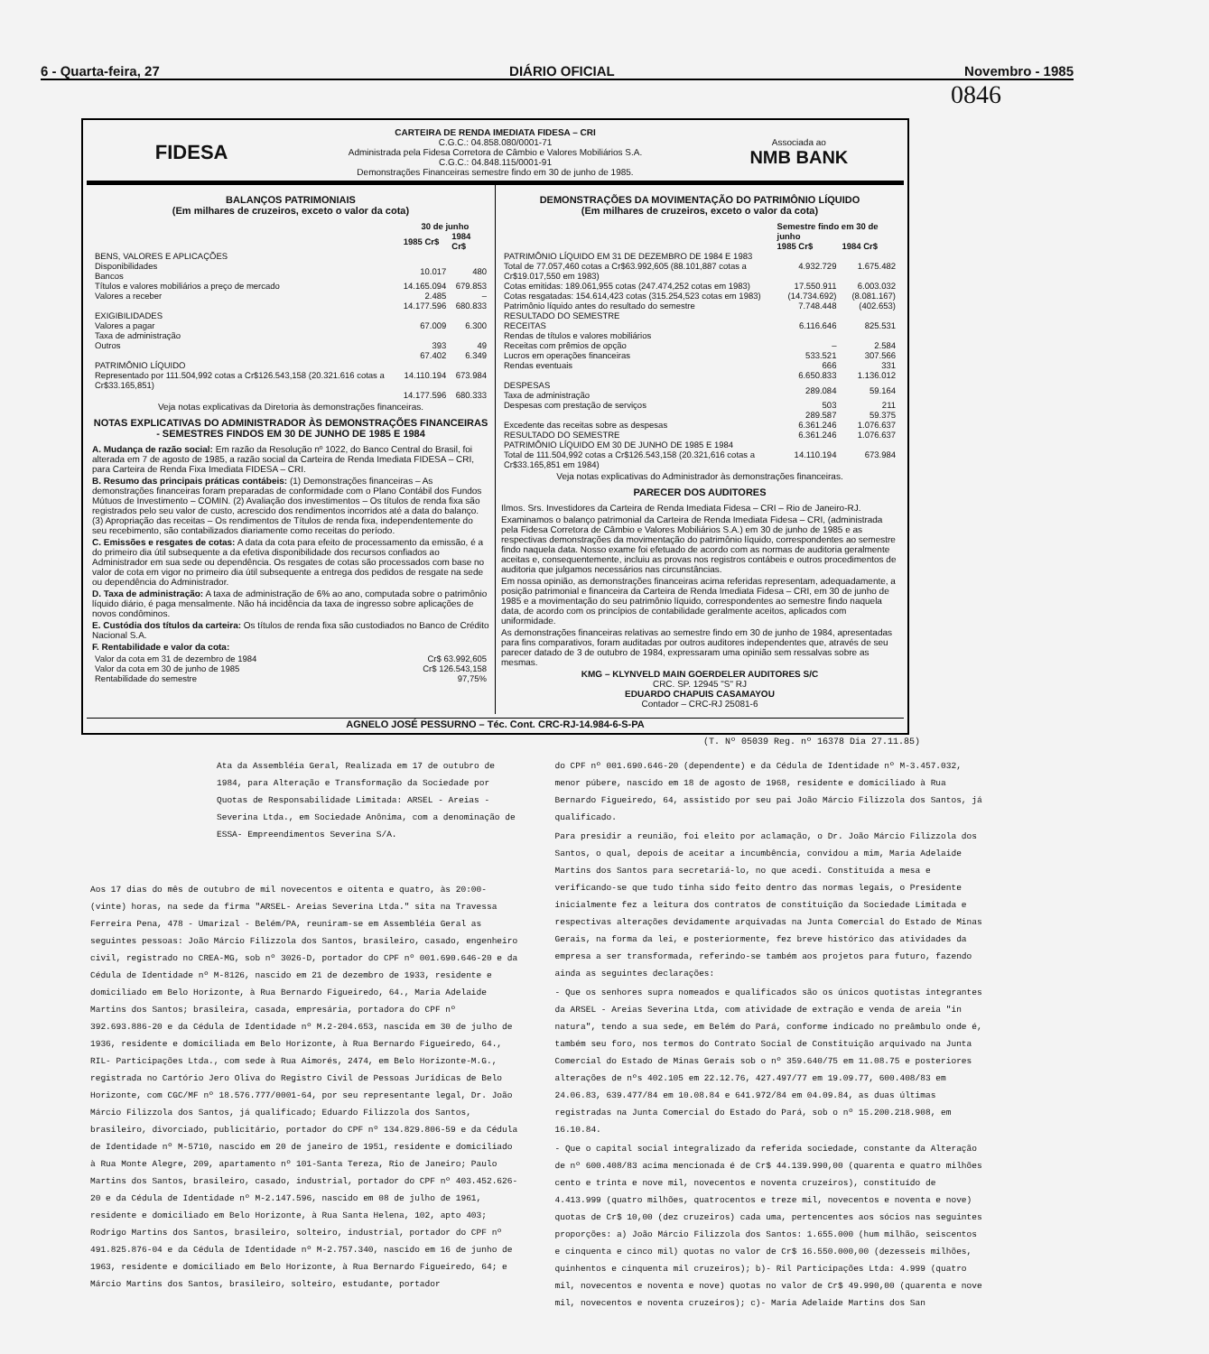6 - Quarta-feira, 27 DIÁRIO OFICIAL Novembro - 1985
0846
FIDESA
CARTEIRA DE RENDA IMEDIATA FIDESA – CRI
C.G.C.: 04.858.080/0001-71
Administrada pela Fidesa Corretora de Câmbio e Valores Mobiliários S.A.
C.G.C.: 04.848.115/0001-91
Demonstrações Financeiras semestre findo em 30 de junho de 1985.
Associada ao
NMB BANK
BALANÇOS PATRIMONIAIS
(Em milhares de cruzeiros, exceto o valor da cota)
| | 30 de junho | |
| --- | --- | --- |
| | 1985 Cr$ | 1984 Cr$ |
| BENS, VALORES E APLICAÇÕES | | |
| Disponibilidades Bancos | 10.017 | 480 |
| Títulos e valores mobiliários a preço de mercado | 14.165.094 | 679.853 |
| Valores a receber | 2.485 | – |
| | 14.177.596 | 680.833 |
| EXIGIBILIDADES Valores a pagar Taxa de administração | 67.009 | 6.300 |
| Outros | 393 | 49 |
| | 67.402 | 6.349 |
| PATRIMÔNIO LÍQUIDO Representado por 111.504,992 cotas a Cr$126.543,158 (20.321.616 cotas a Cr$33.165,851) | 14.110.194 | 673.984 |
| | 14.177.596 | 680.333 |
Veja notas explicativas da Diretoria às demonstrações financeiras.
NOTAS EXPLICATIVAS DO ADMINISTRADOR ÀS DEMONSTRAÇÕES FINANCEIRAS - SEMESTRES FINDOS EM 30 DE JUNHO DE 1985 E 1984
A. Mudança de razão social: Em razão da Resolução nº 1022, do Banco Central do Brasil, foi alterada em 7 de agosto de 1985, a razão social da Carteira de Renda Imediata FIDESA – CRI, para Carteira de Renda Fixa Imediata FIDESA – CRI.
B. Resumo das principais práticas contábeis: (1) Demonstrações financeiras – As demonstrações financeiras foram preparadas de conformidade com o Plano Contábil dos Fundos Mútuos de Investimento – COMIN. (2) Avaliação dos investimentos – Os títulos de renda fixa são registrados pelo seu valor de custo, acrescido dos rendimentos incorridos até a data do balanço. (3) Apropriação das receitas – Os rendimentos de Títulos de renda fixa, independentemente do seu recebimento, são contabilizados diariamente como receitas do período.
C. Emissões e resgates de cotas: A data da cota para efeito de processamento da emissão, é a do primeiro dia útil subsequente a da efetiva disponibilidade dos recursos confiados ao Administrador em sua sede ou dependência. Os resgates de cotas são processados com base no valor de cota em vigor no primeiro dia útil subsequente a entrega dos pedidos de resgate na sede ou dependência do Administrador.
D. Taxa de administração: A taxa de administração de 6% ao ano, computada sobre o patrimônio líquido diário, é paga mensalmente. Não há incidência da taxa de ingresso sobre aplicações de novos condôminos.
E. Custódia dos títulos da carteira: Os títulos de renda fixa são custodiados no Banco de Crédito Nacional S.A.
F. Rentabilidade e valor da cota:
| Valor da cota em 31 de dezembro de 1984 | Cr$ 63.992,605 |
| Valor da cota em 30 de junho de 1985 | Cr$ 126.543,158 |
| Rentabilidade do semestre | 97,75% |
DEMONSTRAÇÕES DA MOVIMENTAÇÃO DO PATRIMÔNIO LÍQUIDO
(Em milhares de cruzeiros, exceto o valor da cota)
| | Semestre findo em 30 de junho | |
| --- | --- | --- |
| | 1985 Cr$ | 1984 Cr$ |
| PATRIMÔNIO LÍQUIDO EM 31 DE DEZEMBRO DE 1984 E 1983 Total de 77.057,460 cotas a Cr$63.992,605 (88.101,887 cotas a Cr$19.017,550 em 1983) | 4.932.729 | 1.675.482 |
| Cotas emitidas: 189.061,955 cotas (247.474,252 cotas em 1983) | 17.550.911 | 6.003.032 |
| Cotas resgatadas: 154.614,423 cotas (315.254,523 cotas em 1983) | (14.734.692) | (8.081.167) |
| Patrimônio líquido antes do resultado do semestre | 7.748.448 | (402.653) |
| RESULTADO DO SEMESTRE RECEITAS Rendas de títulos e valores mobiliários | 6.116.646 | 825.531 |
| Receitas com prêmios de opção | – | 2.584 |
| Lucros em operações financeiras | 533.521 | 307.566 |
| Rendas eventuais | 666 | 331 |
| | 6.650.833 | 1.136.012 |
| DESPESAS Taxa de administração | 289.084 | 59.164 |
| Despesas com prestação de serviços | 503 | 211 |
| | 289.587 | 59.375 |
| Excedente das receitas sobre as despesas | 6.361.246 | 1.076.637 |
| RESULTADO DO SEMESTRE | 6.361.246 | 1.076.637 |
| PATRIMÔNIO LÍQUIDO EM 30 DE JUNHO DE 1985 E 1984 Total de 111.504,992 cotas a Cr$126.543,158 (20.321,616 cotas a Cr$33.165,851 em 1984) | 14.110.194 | 673.984 |
Veja notas explicativas do Administrador às demonstrações financeiras.
PARECER DOS AUDITORES
Ilmos. Srs. Investidores da Carteira de Renda Imediata Fidesa – CRI – Rio de Janeiro-RJ.
Examinamos o balanço patrimonial da Carteira de Renda Imediata Fidesa – CRI, (administrada pela Fidesa Corretora de Câmbio e Valores Mobiliários S.A.) em 30 de junho de 1985 e as respectivas demonstrações da movimentação do patrimônio líquido, correspondentes ao semestre findo naquela data. Nosso exame foi efetuado de acordo com as normas de auditoria geralmente aceitas e, consequentemente, incluiu as provas nos registros contábeis e outros procedimentos de auditoria que julgamos necessários nas circunstâncias.
Em nossa opinião, as demonstrações financeiras acima referidas representam, adequadamente, a posição patrimonial e financeira da Carteira de Renda Imediata Fidesa – CRI, em 30 de junho de 1985 e a movimentação do seu patrimônio líquido, correspondentes ao semestre findo naquela data, de acordo com os princípios de contabilidade geralmente aceitos, aplicados com uniformidade.
As demonstrações financeiras relativas ao semestre findo em 30 de junho de 1984, apresentadas para fins comparativos, foram auditadas por outros auditores independentes que, através de seu parecer datado de 3 de outubro de 1984, expressaram uma opinião sem ressalvas sobre as mesmas.
KMG – KLYNVELD MAIN GOERDELER AUDITORES S/C
CRC. SP. 12945 "S" RJ
EDUARDO CHAPUIS CASAMAYOU
Contador – CRC-RJ 25081-6
AGNELO JOSÉ PESSURNO – Téc. Cont. CRC-RJ-14.984-6-S-PA
(T. Nº 05039 Reg. nº 16378 Dia 27.11.85)
Ata da Assembléia Geral, Realizada em 17 de outubro de 1984, para Alteração e Transformação da Sociedade por Quotas de Responsabilidade Limitada: ARSEL - Areias - Severina Ltda., em Sociedade Anônima, com a denominação de ESSA- Empreendimentos Severina S/A.
Aos 17 dias do mês de outubro de mil novecentos e oitenta e quatro, às 20:00- (vinte) horas, na sede da firma "ARSEL- Areias Severina Ltda." sita na Travessa Ferreira Pena, 478 - Umarizal - Belém/PA, reuniram-se em Assembléia Geral as seguintes pessoas: João Márcio Filizzola dos Santos, brasileiro, casado, engenheiro civil, registrado no CREA-MG, sob nº 3026-D, portador do CPF nº 001.690.646-20 e da Cédula de Identidade nº M-8126, nascido em 21 de dezembro de 1933, residente e domiciliado em Belo Horizonte, à Rua Bernardo Figueiredo, 64., Maria Adelaide Martins dos Santos; brasileira, casada, empresária, portadora do CPF nº 392.693.886-20 e da Cédula de Identidade nº M.2-204.653, nascida em 30 de julho de 1936, residente e domiciliada em Belo Horizonte, à Rua Bernardo Figueiredo, 64., RIL- Participações Ltda., com sede à Rua Aimorés, 2474, em Belo Horizonte-M.G., registrada no Cartório Jero Oliva do Registro Civil de Pessoas Jurídicas de Belo Horizonte, com CGC/MF nº 18.576.777/0001-64, por seu representante legal, Dr. João Márcio Filizzola dos Santos, já qualificado; Eduardo Filizzola dos Santos, brasileiro, divorciado, publicitário, portador do CPF nº 134.829.806-59 e da Cédula de Identidade nº M-5710, nascido em 20 de janeiro de 1951, residente e domiciliado à Rua Monte Alegre, 209, apartamento nº 101-Santa Tereza, Rio de Janeiro; Paulo Martins dos Santos, brasileiro, casado, industrial, portador do CPF nº 403.452.626-20 e da Cédula de Identidade nº M-2.147.596, nascido em 08 de julho de 1961, residente e domiciliado em Belo Horizonte, à Rua Santa Helena, 102, apto 403; Rodrigo Martins dos Santos, brasileiro, solteiro, industrial, portador do CPF nº 491.825.876-04 e da Cédula de Identidade nº M-2.757.340, nascido em 16 de junho de 1963, residente e domiciliado em Belo Horizonte, à Rua Bernardo Figueiredo, 64; e Márcio Martins dos Santos, brasileiro, solteiro, estudante, portador
do CPF nº 001.690.646-20 (dependente) e da Cédula de Identidade nº M-3.457.032, menor púbere, nascido em 18 de agosto de 1968, residente e domiciliado à Rua Bernardo Figueiredo, 64, assistido por seu pai João Márcio Filizzola dos Santos, já qualificado.
Para presidir a reunião, foi eleito por aclamação, o Dr. João Márcio Filizzola dos Santos, o qual, depois de aceitar a incumbência, convidou a mim, Maria Adelaide Martins dos Santos para secretariá-lo, no que acedi. Constituída a mesa e verificando-se que tudo tinha sido feito dentro das normas legais, o Presidente inicialmente fez a leitura dos contratos de constituição da Sociedade Limitada e respectivas alterações devidamente arquivadas na Junta Comercial do Estado de Minas Gerais, na forma da lei, e posteriormente, fez breve histórico das atividades da empresa a ser transformada, referindo-se também aos projetos para futuro, fazendo ainda as seguintes declarações:
- Que os senhores supra nomeados e qualificados são os únicos quotistas integrantes da ARSEL - Areias Severina Ltda, com atividade de extração e venda de areia "in natura", tendo a sua sede, em Belém do Pará, conforme indicado no preâmbulo onde é, também seu foro, nos termos do Contrato Social de Constituição arquivado na Junta Comercial do Estado de Minas Gerais sob o nº 359.640/75 em 11.08.75 e posteriores alterações de nºs 402.105 em 22.12.76, 427.497/77 em 19.09.77, 600.408/83 em 24.06.83, 639.477/84 em 10.08.84 e 641.972/84 em 04.09.84, as duas últimas registradas na Junta Comercial do Estado do Pará, sob o nº 15.200.218.908, em 16.10.84.
- Que o capital social integralizado da referida sociedade, constante da Alteração de nº 600.408/83 acima mencionada é de Cr$ 44.139.990,00 (quarenta e quatro milhões cento e trinta e nove mil, novecentos e noventa cruzeiros), constituído de 4.413.999 (quatro milhões, quatrocentos e treze mil, novecentos e noventa e nove) quotas de Cr$ 10,00 (dez cruzeiros) cada uma, pertencentes aos sócios nas seguintes proporções: a) João Márcio Filizzola dos Santos: 1.655.000 (hum milhão, seiscentos e cinquenta e cinco mil) quotas no valor de Cr$ 16.550.000,00 (dezesseis milhões, quinhentos e cinquenta mil cruzeiros); b)- Ril Participações Ltda: 4.999 (quatro mil, novecentos e noventa e nove) quotas no valor de Cr$ 49.990,00 (quarenta e nove mil, novecentos e noventa cruzeiros); c)- Maria Adelaide Martins dos San